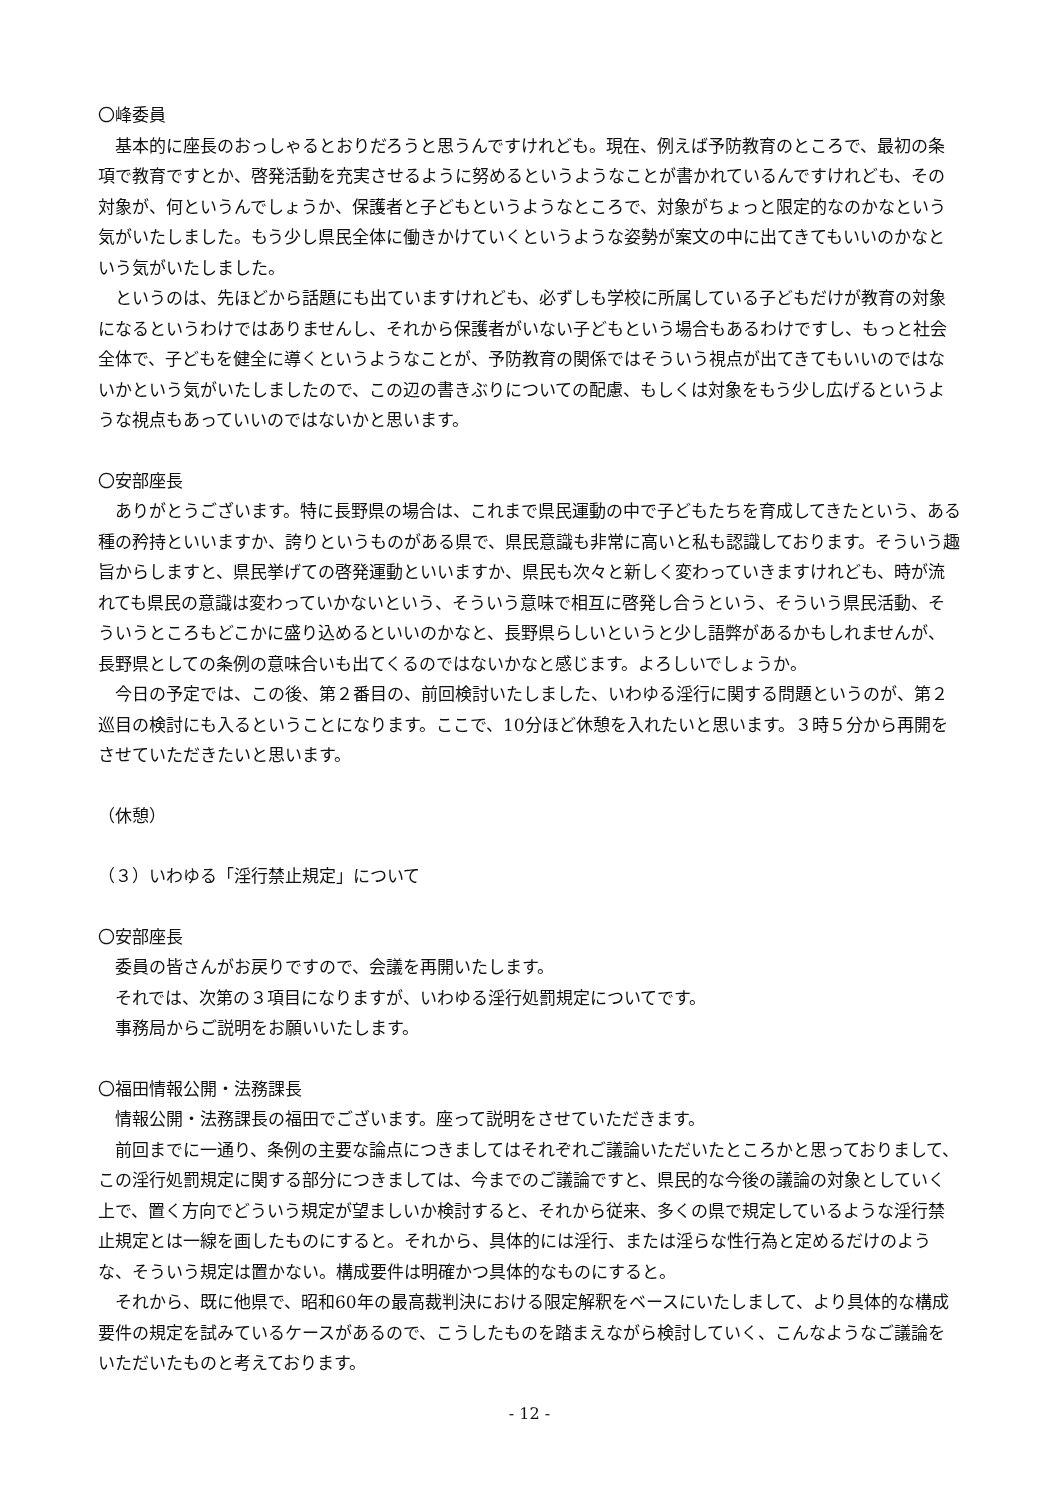〇峰委員
基本的に座長のおっしゃるとおりだろうと思うんですけれども。現在、例えば予防教育のところで、最初の条項で教育ですとか、啓発活動を充実させるように努めるというようなことが書かれているんですけれども、その対象が、何というんでしょうか、保護者と子どもというようなところで、対象がちょっと限定的なのかなという気がいたしました。もう少し県民全体に働きかけていくというような姿勢が案文の中に出てきてもいいのかなという気がいたしました。
というのは、先ほどから話題にも出ていますけれども、必ずしも学校に所属している子どもだけが教育の対象になるというわけではありませんし、それから保護者がいない子どもという場合もあるわけですし、もっと社会全体で、子どもを健全に導くというようなことが、予防教育の関係ではそういう視点が出てきてもいいのではないかという気がいたしましたので、この辺の書きぶりについての配慮、もしくは対象をもう少し広げるというような視点もあっていいのではないかと思います。
〇安部座長
ありがとうございます。特に長野県の場合は、これまで県民運動の中で子どもたちを育成してきたという、ある種の矜持といいますか、誇りというものがある県で、県民意識も非常に高いと私も認識しております。そういう趣旨からしますと、県民挙げての啓発運動といいますか、県民も次々と新しく変わっていきますけれども、時が流れても県民の意識は変わっていかないという、そういう意味で相互に啓発し合うという、そういう県民活動、そういうところもどこかに盛り込めるといいのかなと、長野県らしいというと少し語弊があるかもしれませんが、長野県としての条例の意味合いも出てくるのではないかなと感じます。よろしいでしょうか。
今日の予定では、この後、第２番目の、前回検討いたしました、いわゆる淫行に関する問題というのが、第２巡目の検討にも入るということになります。ここで、10分ほど休憩を入れたいと思います。３時５分から再開をさせていただきたいと思います。
（休憩）
（３）いわゆる「淫行禁止規定」について
〇安部座長
委員の皆さんがお戻りですので、会議を再開いたします。
それでは、次第の３項目になりますが、いわゆる淫行処罰規定についてです。
事務局からご説明をお願いいたします。
〇福田情報公開・法務課長
情報公開・法務課長の福田でございます。座って説明をさせていただきます。
前回までに一通り、条例の主要な論点につきましてはそれぞれご議論いただいたところかと思っておりまして、この淫行処罰規定に関する部分につきましては、今までのご議論ですと、県民的な今後の議論の対象としていく上で、置く方向でどういう規定が望ましいか検討すると、それから従来、多くの県で規定しているような淫行禁止規定とは一線を画したものにすると。それから、具体的には淫行、または淫らな性行為と定めるだけのような、そういう規定は置かない。構成要件は明確かつ具体的なものにすると。
それから、既に他県で、昭和60年の最高裁判決における限定解釈をベースにいたしまして、より具体的な構成要件の規定を試みているケースがあるので、こうしたものを踏まえながら検討していく、こんなようなご議論をいただいたものと考えております。
- 12 -